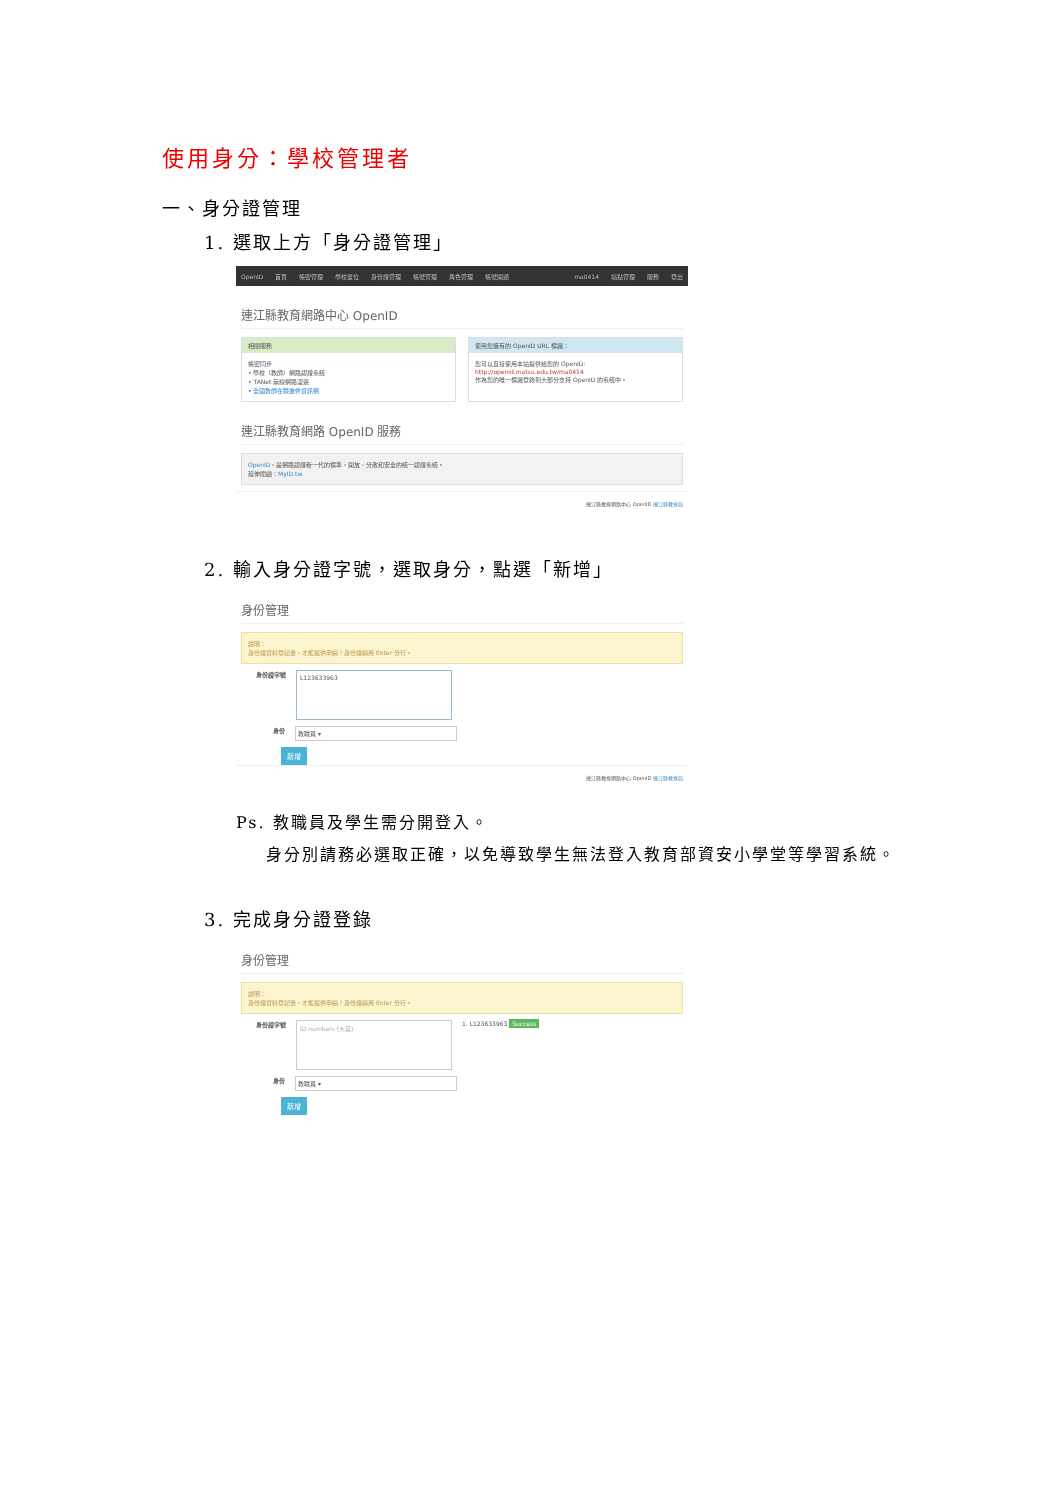使用身分：學校管理者
一、身分證管理
1. 選取上方「身分證管理」
OpenID 首頁 帳密管理 學校單位 身份證管理 帳號管理 角色管理 帳號開通 ma0414 站點管理 服務 登出
連江縣教育網路中心 OpenID
相關服務
帳密同步
• 學校（教師）網路認證系統
• TANet 無線網路漫遊
• 全國教師在職進修資訊網
使用您擁有的 OpenID URL 標識：
您可以直接使用本站提供給您的 OpenID:
http://openid.matsu.edu.tw/ma0414
作為您的唯一標識登錄到大部分支持 OpenID 的系統中。
連江縣教育網路 OpenID 服務
OpenID，是網路認證新一代的標準，開放、分散和安全的統一認證系統。
延伸閱讀：MyID.tw
連江縣教育網路中心 OpenID 連江縣教育局
2. 輸入身分證字號，選取身分，點選「新增」
身份管理
說明：
身份證資料登記後，才能提供申請！身份證請用 Enter 分行。
身份證字號
L123633963
身份 教職員 ▾
新增
連江縣教育網路中心 OpenID 連江縣教育局
Ps. 教職員及學生需分開登入。
身分別請務必選取正確，以免導致學生無法登入教育部資安小學堂等學習系統。
3. 完成身分證登錄
身份管理
說明：
身份證資料登記後，才能提供申請！身份證請用 Enter 分行。
身份證字號
ID numbers (大寫)
1. L123633963 Success
身份 教職員 ▾
新增